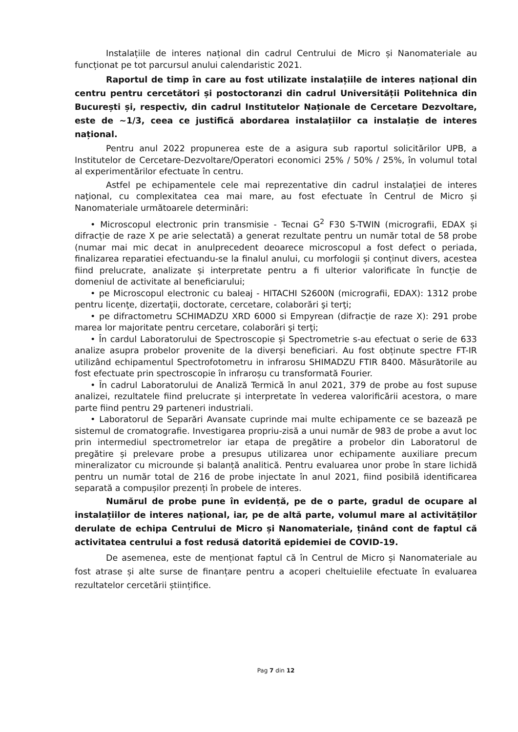Instalațiile de interes național din cadrul Centrului de Micro și Nanomateriale au funcționat pe tot parcursul anului calendaristic 2021.
Raportul de timp în care au fost utilizate instalațiile de interes național din centru pentru cercetători și postoctoranzi din cadrul Universității Politehnica din București și, respectiv, din cadrul Institutelor Naționale de Cercetare Dezvoltare, este de ~1/3, ceea ce justifică abordarea instalațiilor ca instalație de interes național.
Pentru anul 2022 propunerea este de a asigura sub raportul solicitărilor UPB, a Institutelor de Cercetare-Dezvoltare/Operatori economici 25% / 50% / 25%, în volumul total al experimentărilor efectuate în centru.
Astfel pe echipamentele cele mai reprezentative din cadrul instalaţiei de interes naţional, cu complexitatea cea mai mare, au fost efectuate în Centrul de Micro și Nanomateriale următoarele determinări:
• Microscopul electronic prin transmisie - Tecnai G<sup>2</sup> F30 S-TWIN (micrografii, EDAX și difracție de raze X pe arie selectată) a generat rezultate pentru un număr total de 58 probe (numar mai mic decat in anulprecedent deoarece microscopul a fost defect o periada, finalizarea reparatiei efectuandu-se la finalul anului, cu morfologii și conținut divers, acestea fiind prelucrate, analizate și interpretate pentru a fi ulterior valorificate în funcție de domeniul de activitate al beneficiarului;
• pe Microscopul electronic cu baleaj - HITACHI S2600N (micrografii, EDAX): 1312 probe pentru licenţe, dizertaţii, doctorate, cercetare, colaborări şi terţi;
• pe difractometru SCHIMADZU XRD 6000 si Empyrean (difracție de raze X): 291 probe marea lor majoritate pentru cercetare, colaborări şi terţi;
• În cardul Laboratorului de Spectroscopie și Spectrometrie s-au efectuat o serie de 633 analize asupra probelor provenite de la diverși beneficiari. Au fost obținute spectre FT-IR utilizând echipamentul Spectrofotometru in infrarosu SHIMADZU FTIR 8400. Măsurătorile au fost efectuate prin spectroscopie în infraroșu cu transformată Fourier.
• În cadrul Laboratorului de Analiză Termică în anul 2021, 379 de probe au fost supuse analizei, rezultatele fiind prelucrate și interpretate în vederea valorificării acestora, o mare parte fiind pentru 29 parteneri industriali.
• Laboratorul de Separări Avansate cuprinde mai multe echipamente ce se bazează pe sistemul de cromatografie. Investigarea propriu-zisă a unui număr de 983 de probe a avut loc prin intermediul spectrometrelor iar etapa de pregătire a probelor din Laboratorul de pregătire și prelevare probe a presupus utilizarea unor echipamente auxiliare precum mineralizator cu microunde și balanță analitică. Pentru evaluarea unor probe în stare lichidă pentru un număr total de 216 de probe injectate în anul 2021, fiind posibilă identificarea separată a compușilor prezenți în probele de interes.
Numărul de probe pune în evidență, pe de o parte, gradul de ocupare al instalațiilor de interes național, iar, pe de altă parte, volumul mare al activităților derulate de echipa Centrului de Micro și Nanomateriale, ținând cont de faptul că activitatea centrului a fost redusă datorită epidemiei de COVID-19.
De asemenea, este de menționat faptul că în Centrul de Micro și Nanomateriale au fost atrase și alte surse de finanțare pentru a acoperi cheltuielile efectuate în evaluarea rezultatelor cercetării științifice.
Pag 7 din 12